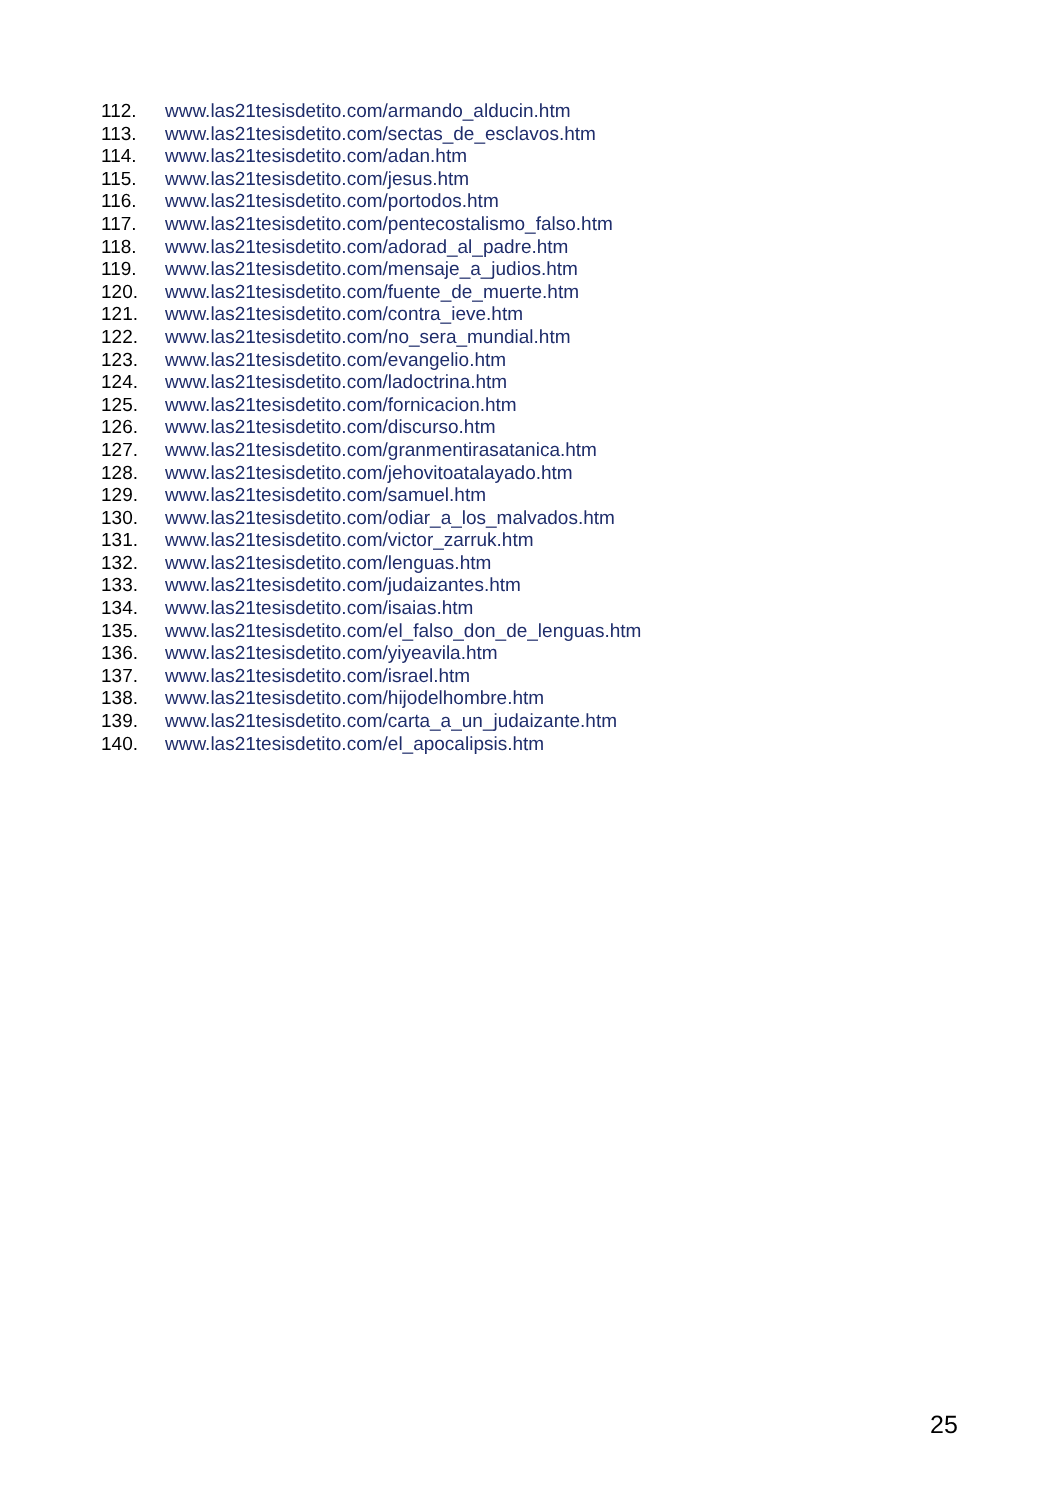112. www.las21tesisdetito.com/armando_alducin.htm
113. www.las21tesisdetito.com/sectas_de_esclavos.htm
114. www.las21tesisdetito.com/adan.htm
115. www.las21tesisdetito.com/jesus.htm
116. www.las21tesisdetito.com/portodos.htm
117. www.las21tesisdetito.com/pentecostalismo_falso.htm
118. www.las21tesisdetito.com/adorad_al_padre.htm
119. www.las21tesisdetito.com/mensaje_a_judios.htm
120. www.las21tesisdetito.com/fuente_de_muerte.htm
121. www.las21tesisdetito.com/contra_ieve.htm
122. www.las21tesisdetito.com/no_sera_mundial.htm
123. www.las21tesisdetito.com/evangelio.htm
124. www.las21tesisdetito.com/ladoctrina.htm
125. www.las21tesisdetito.com/fornicacion.htm
126. www.las21tesisdetito.com/discurso.htm
127. www.las21tesisdetito.com/granmentirasatanica.htm
128. www.las21tesisdetito.com/jehovitoatalayado.htm
129. www.las21tesisdetito.com/samuel.htm
130. www.las21tesisdetito.com/odiar_a_los_malvados.htm
131. www.las21tesisdetito.com/victor_zarruk.htm
132. www.las21tesisdetito.com/lenguas.htm
133. www.las21tesisdetito.com/judaizantes.htm
134. www.las21tesisdetito.com/isaias.htm
135. www.las21tesisdetito.com/el_falso_don_de_lenguas.htm
136. www.las21tesisdetito.com/yiyeavila.htm
137. www.las21tesisdetito.com/israel.htm
138. www.las21tesisdetito.com/hijodelhombre.htm
139. www.las21tesisdetito.com/carta_a_un_judaizante.htm
140. www.las21tesisdetito.com/el_apocalipsis.htm
25